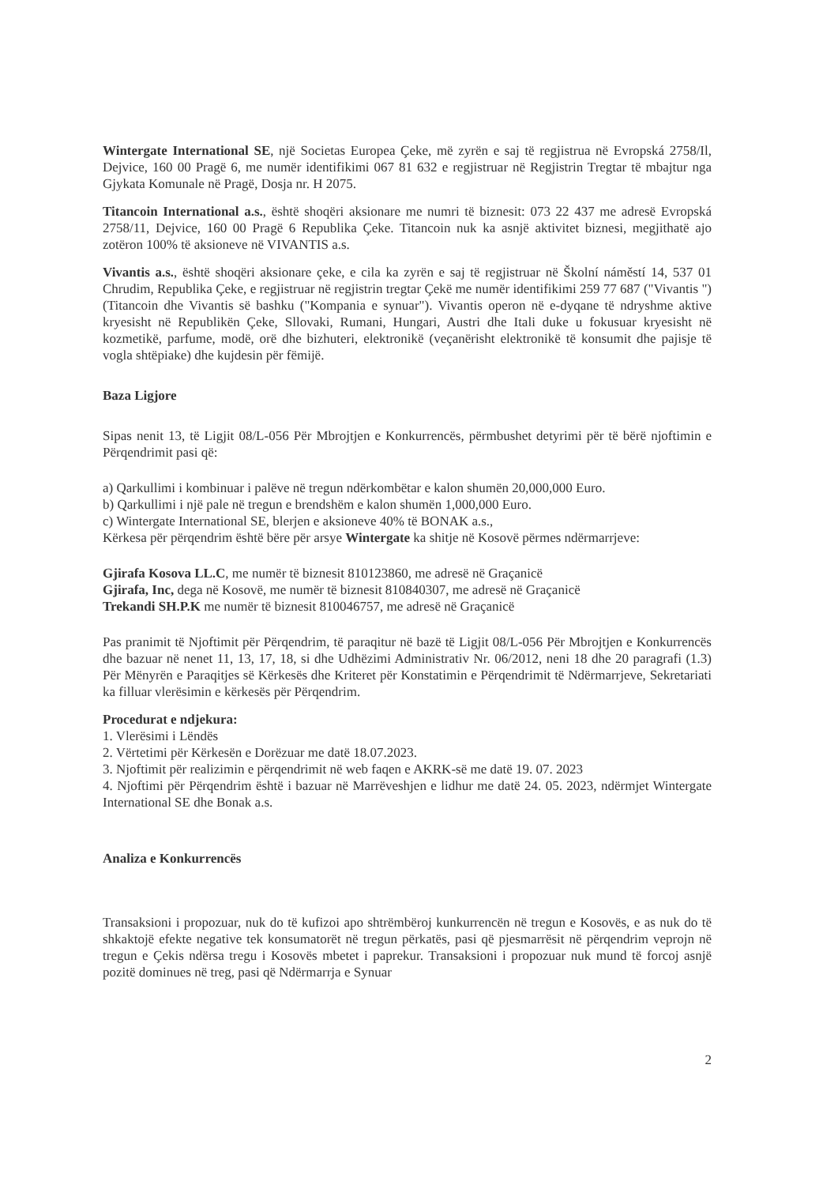Wintergate International SE, një Societas Europea Çeke, më zyrën e saj të regjistrua në Evropská 2758/Il, Dejvice, 160 00 Pragë 6, me numër identifikimi 067 81 632 e regjistruar në Regjistrin Tregtar të mbajtur nga Gjykata Komunale në Pragë, Dosja nr. H 2075.
Titancoin International a.s., është shoqëri aksionare me numri të biznesit: 073 22 437 me adresë Evropská 2758/11, Dejvice, 160 00 Pragë 6 Republika Çeke. Titancoin nuk ka asnjë aktivitet biznesi, megjithatë ajo zotëron 100% të aksioneve në VIVANTIS a.s.
Vivantis a.s., është shoqëri aksionare çeke, e cila ka zyrën e saj të regjistruar në Školní náměstí 14, 537 01 Chrudim, Republika Çeke, e regjistruar në regjistrin tregtar Çekë me numër identifikimi 259 77 687 ("Vivantis ") (Titancoin dhe Vivantis së bashku ("Kompania e synuar"). Vivantis operon në e-dyqane të ndryshme aktive kryesisht në Republikën Çeke, Sllovaki, Rumani, Hungari, Austri dhe Itali duke u fokusuar kryesisht në kozmetikë, parfume, modë, orë dhe bizhuteri, elektronikë (veçanërisht elektronikë të konsumit dhe pajisje të vogla shtëpiake) dhe kujdesin për fëmijë.
Baza Ligjore
Sipas nenit 13, të Ligjit 08/L-056 Për Mbrojtjen e Konkurrencës, përmbushet detyrimi për të bërë njoftimin e Përqendrimit pasi që:
a) Qarkullimi i kombinuar i palëve në tregun ndërkombëtar e kalon shumën 20,000,000 Euro.
b) Qarkullimi i një pale në tregun e brendshëm e kalon shumën 1,000,000 Euro.
c) Wintergate International SE, blerjen e aksioneve 40% të BONAK a.s.,
Kërkesa për përqendrim është bëre për arsye Wintergate ka shitje në Kosovë përmes ndërmarrjeve:
Gjirafa Kosova LL.C, me numër të biznesit 810123860, me adresë në Graçanicë
Gjirafa, Inc, dega në Kosovë, me numër të biznesit 810840307, me adresë në Graçanicë
Trekandi SH.P.K me numër të biznesit 810046757, me adresë në Graçanicë
Pas pranimit të Njoftimit për Përqendrim, të paraqitur në bazë të Ligjit 08/L-056 Për Mbrojtjen e Konkurrencës dhe bazuar në nenet 11, 13, 17, 18, si dhe Udhëzimi Administrativ Nr. 06/2012, neni 18 dhe 20 paragrafi (1.3) Për Mënyrën e Paraqitjes së Kërkesës dhe Kriteret për Konstatimin e Përqendrimit të Ndërmarrjeve, Sekretariati ka filluar vlerësimin e kërkesës për Përqendrim.
Procedurat e ndjekura:
1. Vlerësimi i Lëndës
2. Vërtetimi për Kërkesën e Dorëzuar me datë 18.07.2023.
3. Njoftimit për realizimin e përqendrimit në web faqen e AKRK-së me datë 19. 07. 2023
4. Njoftimi për Përqendrim është i bazuar në Marrëveshjen e lidhur me datë 24. 05. 2023, ndërmjet Wintergate International SE dhe Bonak a.s.
Analiza e Konkurrencës
Transaksioni i propozuar, nuk do të kufizoi apo shtrëmbëroj kunkurrencën në tregun e Kosovës, e as nuk do të shkaktojë efekte negative tek konsumatorët në tregun përkatës, pasi që pjesmarrësit në përqendrim veprojn në tregun e Çekis ndërsa tregu i Kosovës mbetet i paprekur. Transaksioni i propozuar nuk mund të forcoj asnjë pozitë dominues në treg, pasi që Ndërmarrja e Synuar
2